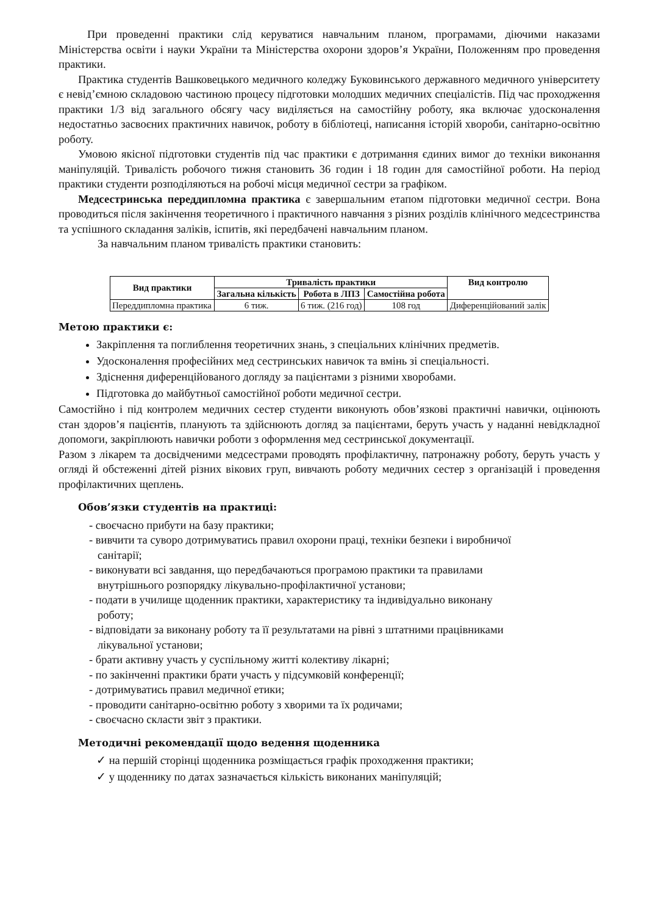При проведенні практики слід керуватися навчальним планом, програмами, діючими наказами Міністерства освіти і науки України та Міністерства охорони здоров’я України, Положенням про проведення практики.
Практика студентів Вашковецького медичного коледжу Буковинського державного медичного університету є невід’ємною складовою частиною процесу підготовки молодших медичних спеціалістів. Під час проходження практики 1/3 від загального обсягу часу виділяється на самостійну роботу, яка включає удосконалення недостатньо засвоєних практичних навичок, роботу в бібліотеці, написання історій хвороби, санітарно-освітню роботу.
Умовою якісної підготовки студентів під час практики є дотримання єдиних вимог до техніки виконання маніпуляцій. Тривалість робочого тижня становить 36 годин і 18 годин для самостійної роботи. На період практики студенти розподіляються на робочі місця медичної сестри за графіком.
Медсестринська переддипломна практика є завершальним етапом підготовки медичної сестри. Вона проводиться після закінчення теоретичного і практичного навчання з різних розділів клінічного медсестринства та успішного складання заліків, іспитів, які передбачені навчальним планом.
За навчальним планом тривалість практики становить:
| Вид практики | Тривалість практики | | | Вид контролю |
| --- | --- | --- | --- | --- |
| | Загальна кількість | Робота в ЛПЗ | Самостійна робота | |
| Переддипломна практика | 6 тиж. | 6 тиж. (216 год) | 108 год | Диференційований залік |
Метою практики є:
Закріплення та поглиблення теоретичних знань, з спеціальних клінічних предметів.
Удосконалення професійних мед сестринських навичок та вмінь зі спеціальності.
Здіснення диференційованого догляду за пацієнтами з різними хворобами.
Підготовка до майбутньої самостійної роботи медичної сестри.
Самостійно і під контролем медичних сестер студенти виконують обов’язкові практичні навички, оцінюють стан здоров’я пацієнтів, планують та здійснюють догляд за пацієнтами, беруть участь у наданні невідкладної допомоги, закріплюють навички роботи з оформлення мед сестринської документації.
Разом з лікарем та досвідченими медсестрами проводять профілактичну, патронажну роботу, беруть участь у огляді й обстеженні дітей різних вікових груп, вивчають роботу медичних сестер з організацій і проведення профілактичних щеплень.
Обов’язки студентів на практиці:
- своєчасно прибути на базу практики;
- вивчити та суворо дотримуватись правил охорони праці, техніки безпеки і виробничої
санітарії;
- виконувати всі завдання, що передбачаються програмою практики та правилами
внутрішнього розпорядку лікувально-профілактичної установи;
- подати в училище щоденник практики, характеристику та індивідуально виконану
роботу;
- відповідати за виконану роботу та її результатами на рівні з штатними працівниками
лікувальної установи;
- брати активну участь у суспільному житті колективу лікарні;
- по закінченні практики брати участь у підсумковій конференції;
- дотримуватись правил медичної етики;
- проводити санітарно-освітню роботу з хворими та їх родичами;
- своєчасно скласти звіт з практики.
Методичні рекомендації щодо ведення щоденника
✓ на першій сторінці щоденника розміщається графік проходження практики;
✓ у щоденнику по датах зазначається кількість виконаних маніпуляцій;